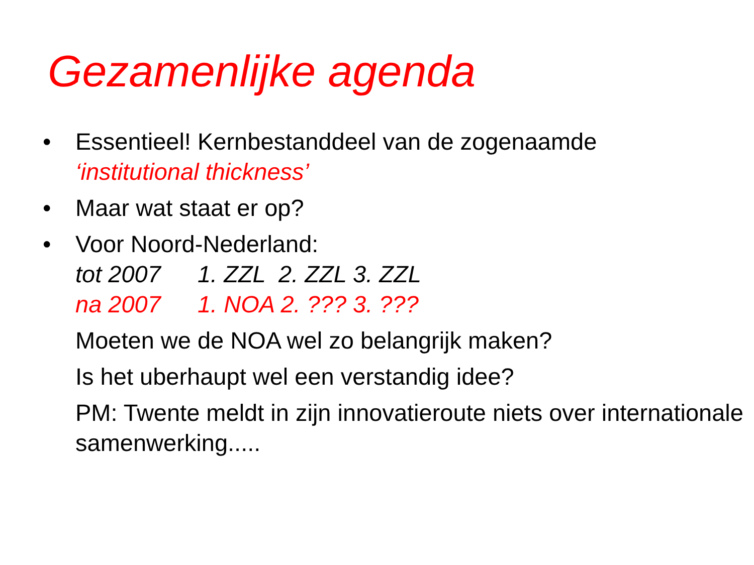Gezamenlijke agenda
• Essentieel! Kernbestanddeel van de zogenaamde
‘institutional thickness’
• Maar wat staat er op?
• Voor Noord-Nederland:
tot 2007 1. ZZL 2. ZZL 3. ZZL
na 2007 1. NOA 2. ??? 3. ???
Moeten we de NOA wel zo belangrijk maken?
Is het uberhaupt wel een verstandig idee?
PM: Twente meldt in zijn innovatieroute niets over internationale samenwerking.....